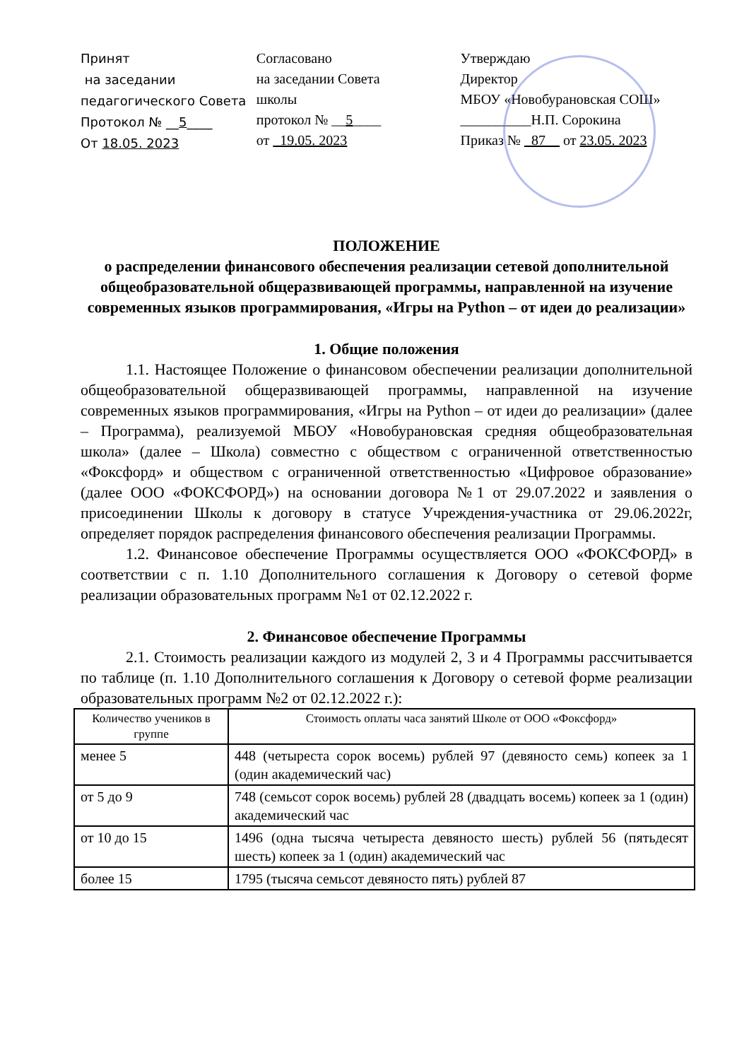Принят
на заседании
педагогического Совета
Протокол № __5____
От 18.05. 2023
Согласовано
на заседании Совета
школы
протокол № __5____
от 19.05. 2023
Утверждаю
Директор
МБОУ «Новобурановская СОШ»
__________Н.П. Сорокина
Приказ № _87__ от 23.05. 2023
ПОЛОЖЕНИЕ
о распределении финансового обеспечения реализации сетевой дополнительной общеобразовательной общеразвивающей программы, направленной на изучение современных языков программирования, «Игры на Python – от идеи до реализации»
1. Общие положения
1.1. Настоящее Положение о финансовом обеспечении реализации дополнительной общеобразовательной общеразвивающей программы, направленной на изучение современных языков программирования, «Игры на Python – от идеи до реализации» (далее – Программа), реализуемой МБОУ «Новобурановская средняя общеобразовательная школа» (далее – Школа) совместно с обществом с ограниченной ответственностью «Фоксфорд» и обществом с ограниченной ответственностью «Цифровое образование» (далее ООО «ФОКСФОРД») на основании договора №1 от 29.07.2022 и заявления о присоединении Школы к договору в статусе Учреждения-участника от 29.06.2022г, определяет порядок распределения финансового обеспечения реализации Программы.
1.2. Финансовое обеспечение Программы осуществляется ООО «ФОКСФОРД» в соответствии с п. 1.10 Дополнительного соглашения к Договору о сетевой форме реализации образовательных программ №1 от 02.12.2022 г.
2. Финансовое обеспечение Программы
2.1. Стоимость реализации каждого из модулей 2, 3 и 4 Программы рассчитывается по таблице (п. 1.10 Дополнительного соглашения к Договору о сетевой форме реализации образовательных программ №2 от 02.12.2022 г.):
| Количество учеников в группе | Стоимость оплаты часа занятий Школе от ООО «Фоксфорд» |
| --- | --- |
| менее 5 | 448 (четыреста сорок восемь) рублей 97 (девяносто семь) копеек за 1 (один академический час) |
| от 5 до 9 | 748 (семьсот сорок восемь) рублей 28 (двадцать восемь) копеек за 1 (один) академический час |
| от 10 до 15 | 1496 (одна тысяча четыреста девяносто шесть) рублей 56 (пятьдесят шесть) копеек за 1 (один) академический час |
| более 15 | 1795 (тысяча семьсот девяносто пять) рублей 87 |